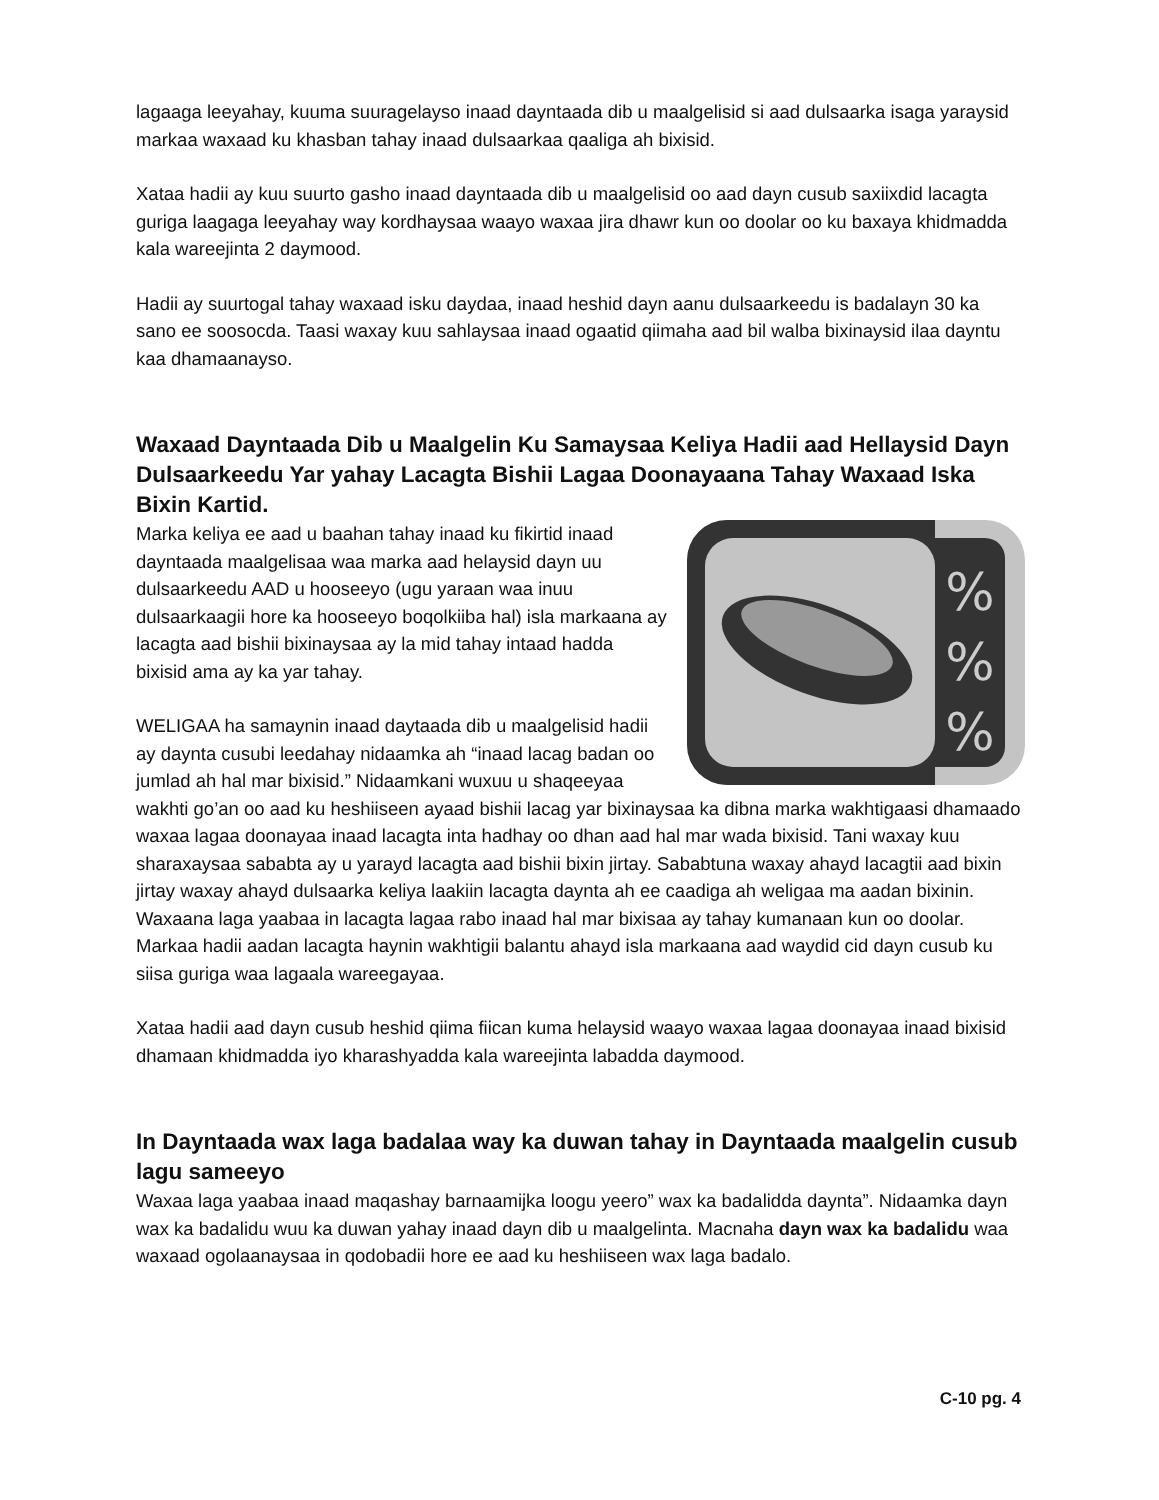lagaaga leeyahay, kuuma suuragelayso inaad dayntaada dib u maalgelisid si aad dulsaarka isaga yaraysid markaa waxaad ku khasban tahay inaad dulsaarkaa qaaliga ah bixisid.
Xataa hadii ay kuu suurto gasho inaad dayntaada dib u maalgelisid oo aad dayn cusub saxiixdid lacagta guriga laagaga leeyahay way kordhaysaa waayo waxaa jira dhawr kun oo doolar oo ku baxaya khidmadda kala wareejinta 2 daymood.
Hadii ay suurtogal tahay waxaad isku daydaa, inaad heshid dayn aanu dulsaarkeedu is badalayn 30 ka sano ee soosocda. Taasi waxay kuu sahlaysaa inaad ogaatid qiimaha aad bil walba bixinaysid ilaa dayntu kaa dhamaanayso.
Waxaad Dayntaada Dib u Maalgelin Ku Samaysaa Keliya Hadii aad Hellaysid Dayn Dulsaarkeedu Yar yahay Lacagta Bishii Lagaa Doonayaana Tahay Waxaad Iska Bixin Kartid.
%
%
%
Marka keliya ee aad u baahan tahay inaad ku fikirtid inaad dayntaada maalgelisaa waa marka aad helaysid dayn uu dulsaarkeedu AAD u hooseeyo (ugu yaraan waa inuu dulsaarkaagii hore ka hooseeyo boqolkiiba hal) isla markaana ay lacagta aad bishii bixinaysaa ay la mid tahay intaad hadda bixisid ama ay ka yar tahay.
WELIGAA ha samaynin inaad daytaada dib u maalgelisid hadii ay daynta cusubi leedahay nidaamka ah “inaad lacag badan oo jumlad ah hal mar bixisid.” Nidaamkani wuxuu u shaqeeyaa wakhti go’an oo aad ku heshiiseen ayaad bishii lacag yar bixinaysaa ka dibna marka wakhtigaasi dhamaado waxaa lagaa doonayaa inaad lacagta inta hadhay oo dhan aad hal mar wada bixisid. Tani waxay kuu sharaxaysaa sababta ay u yarayd lacagta aad bishii bixin jirtay. Sababtuna waxay ahayd lacagtii aad bixin jirtay waxay ahayd dulsaarka keliya laakiin lacagta daynta ah ee caadiga ah weligaa ma aadan bixinin. Waxaana laga yaabaa in lacagta lagaa rabo inaad hal mar bixisaa ay tahay kumanaan kun oo doolar. Markaa hadii aadan lacagta haynin wakhtigii balantu ahayd isla markaana aad waydid cid dayn cusub ku siisa guriga waa lagaala wareegayaa.
Xataa hadii aad dayn cusub heshid qiima fiican kuma helaysid waayo waxaa lagaa doonayaa inaad bixisid dhamaan khidmadda iyo kharashyadda kala wareejinta labadda daymood.
In Dayntaada wax laga badalaa way ka duwan tahay in Dayntaada maalgelin cusub lagu sameeyo
Waxaa laga yaabaa inaad maqashay barnaamijka loogu yeero” wax ka badalidda daynta”. Nidaamka dayn wax ka badalidu wuu ka duwan yahay inaad dayn dib u maalgelinta. Macnaha dayn wax ka badalidu waa waxaad ogolaanaysaa in qodobadii hore ee aad ku heshiiseen wax laga badalo.
C-10 pg. 4